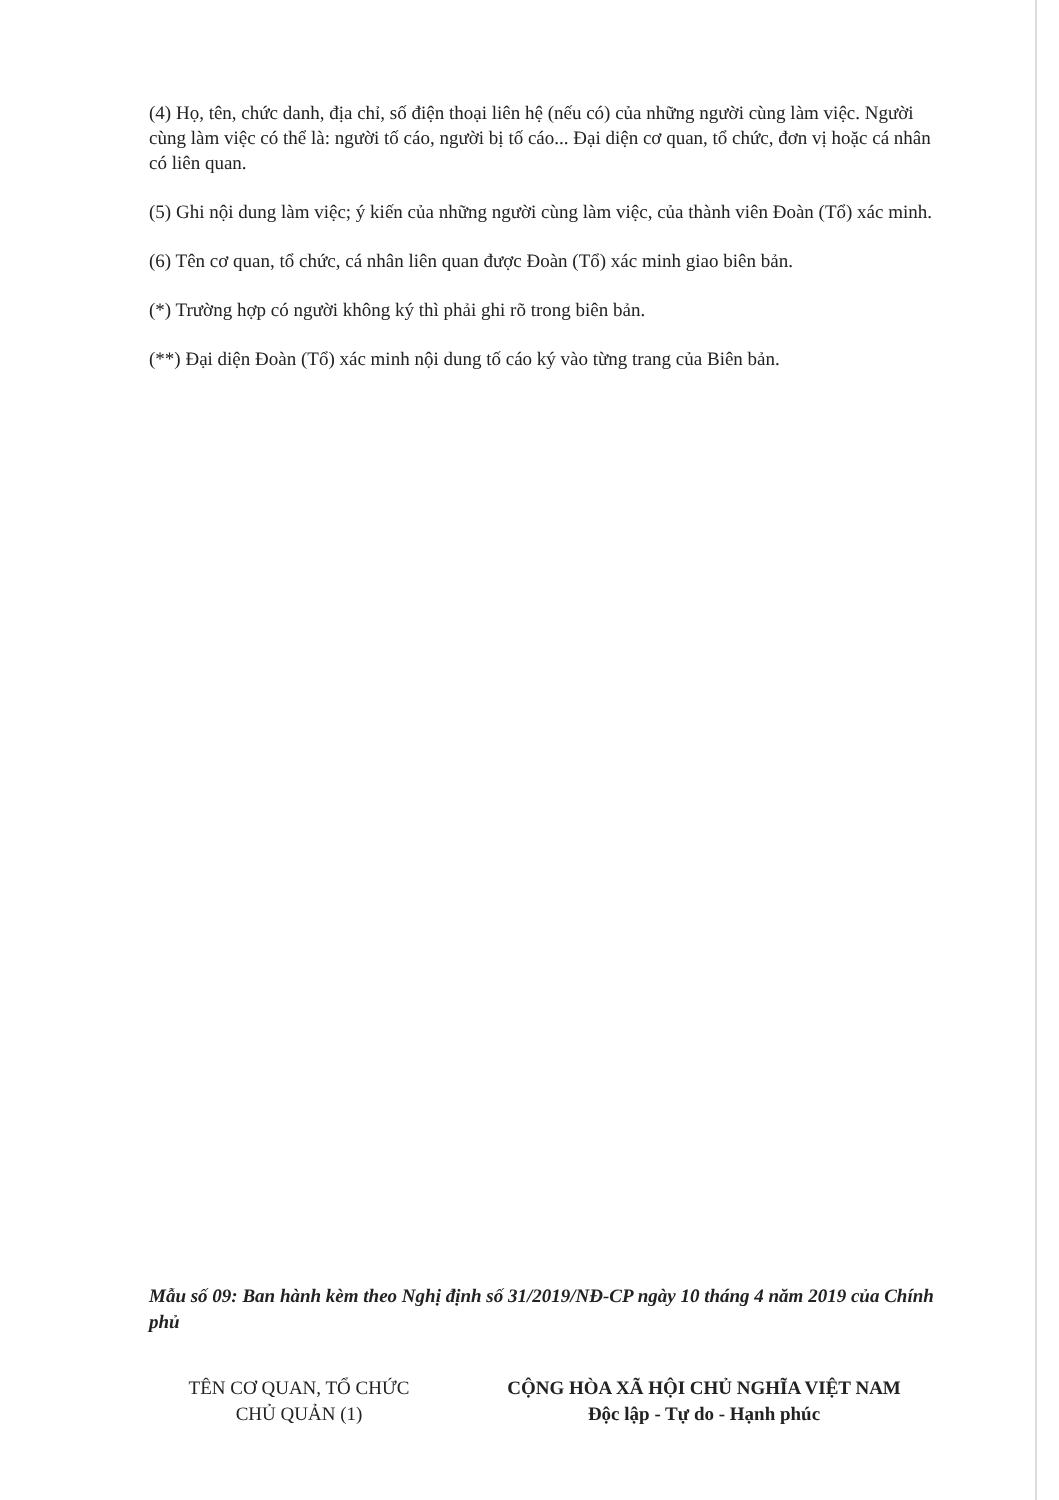(4) Họ, tên, chức danh, địa chỉ, số điện thoại liên hệ (nếu có) của những người cùng làm việc. Người cùng làm việc có thể là: người tố cáo, người bị tố cáo... Đại diện cơ quan, tổ chức, đơn vị hoặc cá nhân có liên quan.
(5) Ghi nội dung làm việc; ý kiến của những người cùng làm việc, của thành viên Đoàn (Tổ) xác minh.
(6) Tên cơ quan, tổ chức, cá nhân liên quan được Đoàn (Tổ) xác minh giao biên bản.
(*) Trường hợp có người không ký thì phải ghi rõ trong biên bản.
(**) Đại diện Đoàn (Tổ) xác minh nội dung tố cáo ký vào từng trang của Biên bản.
Mẫu số 09: Ban hành kèm theo Nghị định số 31/2019/NĐ-CP ngày 10 tháng 4 năm 2019 của Chính phủ
TÊN CƠ QUAN, TỔ CHỨC
CHỦ QUẢN (1)
CỘNG HÒA XÃ HỘI CHỦ NGHĨA VIỆT NAM
Độc lập - Tự do - Hạnh phúc